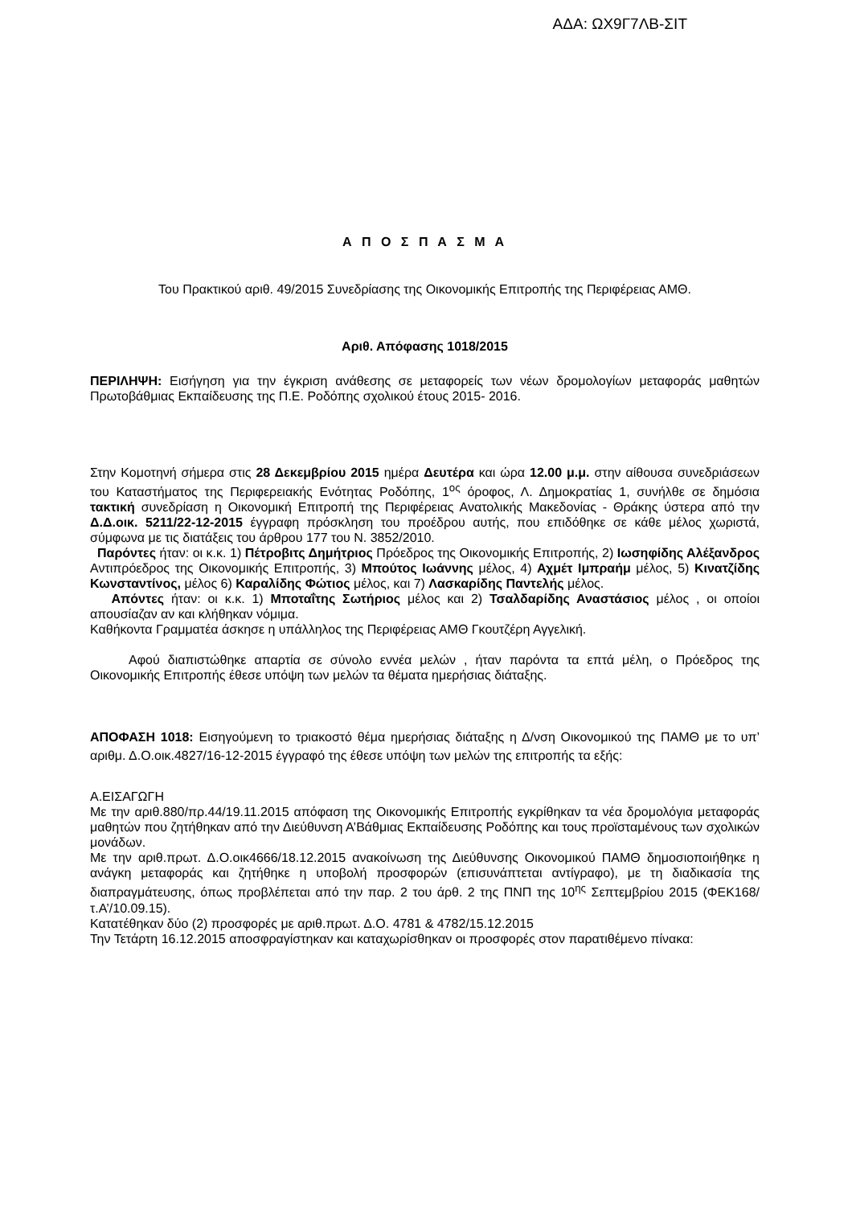ΑΔΑ: ΩΧ9Γ7ΛΒ-ΣΙΤ
Α Π Ο Σ Π Α Σ Μ Α
Του Πρακτικού αριθ. 49/2015 Συνεδρίασης της Οικονομικής Επιτροπής της Περιφέρειας ΑΜΘ.
Αριθ. Απόφασης 1018/2015
ΠΕΡΙΛΗΨΗ: Εισήγηση για την έγκριση ανάθεσης σε μεταφορείς των νέων δρομολογίων μεταφοράς μαθητών Πρωτοβάθμιας Εκπαίδευσης της Π.Ε. Ροδόπης σχολικού έτους 2015- 2016.
Στην Κομοτηνή σήμερα στις 28 Δεκεμβρίου 2015 ημέρα Δευτέρα και ώρα 12.00 μ.μ. στην αίθουσα συνεδριάσεων του Καταστήματος της Περιφερειακής Ενότητας Ροδόπης, 1<sup>ος</sup> όροφος, Λ. Δημοκρατίας 1, συνήλθε σε δημόσια τακτική συνεδρίαση η Οικονομική Επιτροπή της Περιφέρειας Ανατολικής Μακεδονίας - Θράκης ύστερα από την Δ.Δ.οικ. 5211/22-12-2015 έγγραφη πρόσκληση του προέδρου αυτής, που επιδόθηκε σε κάθε μέλος χωριστά, σύμφωνα με τις διατάξεις του άρθρου 177 του Ν. 3852/2010.
Παρόντες ήταν: οι κ.κ. 1) Πέτροβιτς Δημήτριος Πρόεδρος της Οικονομικής Επιτροπής, 2) Ιωσηφίδης Αλέξανδρος Αντιπρόεδρος της Οικονομικής Επιτροπής, 3) Μπούτος Ιωάννης μέλος, 4) Αχμέτ Ιμπραήμ μέλος, 5) Κινατζίδης Κωνσταντίνος, μέλος 6) Καραλίδης Φώτιος μέλος, και 7) Λασκαρίδης Παντελής μέλος.
Απόντες ήταν: οι κ.κ. 1) Μποταΐτης Σωτήριος μέλος και 2) Τσαλδαρίδης Αναστάσιος μέλος , οι οποίοι απουσίαζαν αν και κλήθηκαν νόμιμα.
Καθήκοντα Γραμματέα άσκησε η υπάλληλος της Περιφέρειας ΑΜΘ Γκουτζέρη Αγγελική.
Αφού διαπιστώθηκε απαρτία σε σύνολο εννέα μελών , ήταν παρόντα τα επτά μέλη, ο Πρόεδρος της Οικονομικής Επιτροπής έθεσε υπόψη των μελών τα θέματα ημερήσιας διάταξης.
ΑΠΟΦΑΣΗ 1018: Εισηγούμενη το τριακοστό θέμα ημερήσιας διάταξης η Δ/νση Οικονομικού της ΠΑΜΘ με το υπ’ αριθμ. Δ.Ο.οικ.4827/16-12-2015 έγγραφό της έθεσε υπόψη των μελών της επιτροπής τα εξής:
Α.ΕΙΣΑΓΩΓΗ
Με την αριθ.880/πρ.44/19.11.2015 απόφαση της Οικονομικής Επιτροπής εγκρίθηκαν τα νέα δρομολόγια μεταφοράς μαθητών που ζητήθηκαν από την Διεύθυνση Α’Βάθμιας Εκπαίδευσης Ροδόπης και τους προϊσταμένους των σχολικών μονάδων.
Με την αριθ.πρωτ. Δ.Ο.οικ4666/18.12.2015 ανακοίνωση της Διεύθυνσης Οικονομικού ΠΑΜΘ δημοσιοποιήθηκε η ανάγκη μεταφοράς και ζητήθηκε η υποβολή προσφορών (επισυνάπτεται αντίγραφο), με τη διαδικασία της διαπραγμάτευσης, όπως προβλέπεται από την παρ. 2 του άρθ. 2 της ΠΝΠ της 10<sup>ης</sup> Σεπτεμβρίου 2015 (ΦΕΚ168/τ.Α’/10.09.15).
Κατατέθηκαν δύο (2) προσφορές με αριθ.πρωτ. Δ.Ο. 4781 & 4782/15.12.2015
Την Τετάρτη 16.12.2015 αποσφραγίστηκαν και καταχωρίσθηκαν οι προσφορές στον παρατιθέμενο πίνακα: